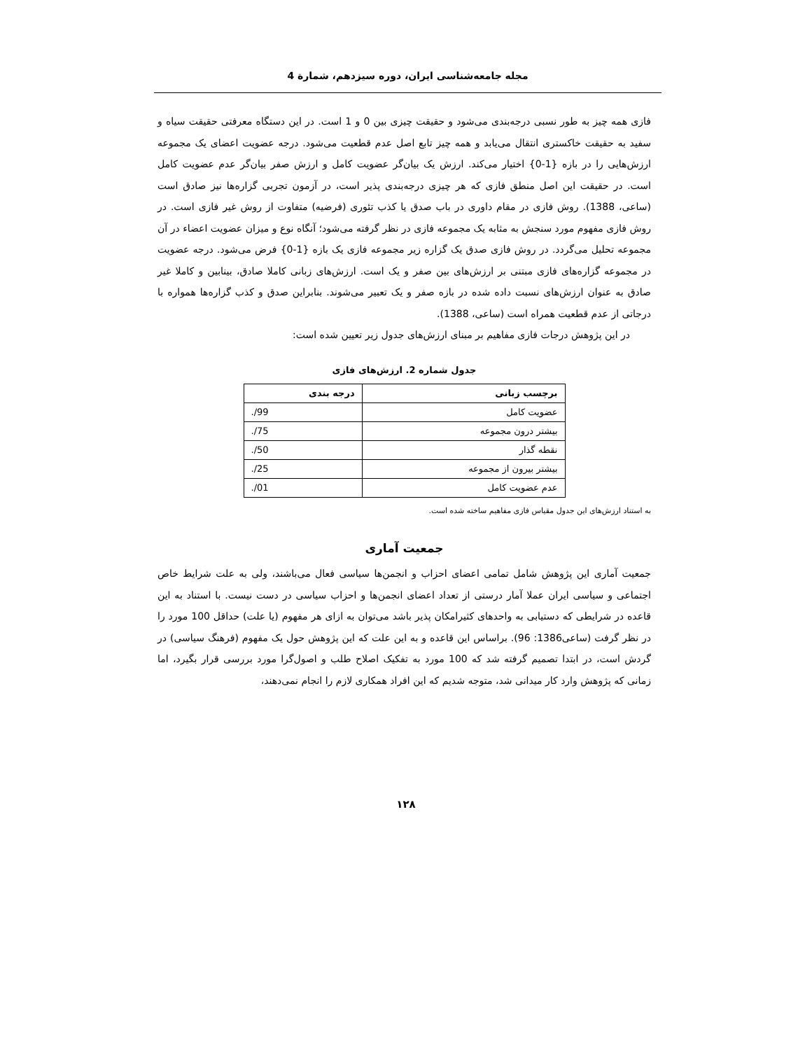مجله جامعه‌شناسی ایران، دوره سیزدهم، شمارة 4
فازی همه چیز به طور نسبی درجه‌بندی می‌شود و حقیقت چیزی بین 0 و 1 است. در این دستگاه معرفتی حقیقت سیاه و سفید به حقیقت خاکستری انتقال می‌یابد و همه چیز تابع اصل عدم قطعیت می‌شود. درجه عضویت اعضای یک مجموعه ارزش‌هایی را در بازه {1-0} اختیار می‌کند. ارزش یک بیان‌گر عضویت کامل و ارزش صفر بیان‌گر عدم عضویت کامل است. در حقیقت این اصل منطق فازی که هر چیزی درجه‌بندی پذیر است، در آزمون تجربی گزاره‌ها نیز صادق است (ساعی، 1388). روش فازی در مقام داوری در باب صدق یا کذب تئوری (فرضیه) متفاوت از روش غیر فازی است. در روش فازی مفهوم مورد سنجش به مثابه یک مجموعه فازی در نظر گرفته می‌شود؛ آنگاه نوع و میزان عضویت اعضاء در آن مجموعه تحلیل می‌گردد. در روش فازی صدق یک گزاره زیر مجموعه فازی یک بازه {1-0} فرض می‌شود. درجه عضویت در مجموعه گزاره‌های فازی مبتنی بر ارزش‌های بین صفر و یک است. ارزش‌های زبانی کاملا صادق، بینابین و کاملا غیر صادق به عنوان ارزش‌های نسبت داده شده در بازه صفر و یک تعبیر می‌شوند. بنابراین صدق و کذب گزاره‌ها همواره با درجاتی از عدم قطعیت همراه است (ساعی، 1388).
در این پژوهش درجات فازی مفاهیم بر مبنای ارزش‌های جدول زیر تعیین شده است:
جدول شماره 2. ارزش‌های فازی
| برچسب زبانی | درجه بندی |
| --- | --- |
| عضویت کامل | 99/. |
| بیشتر درون مجموعه | 75/. |
| نقطه گذار | 50/. |
| بیشتر بیرون از مجموعه | 25/. |
| عدم عضویت کامل | 01/. |
به استناد ارزش‌های این جدول مقیاس فازی مفاهیم ساخته شده است.
جمعیت آماری
جمعیت آماری این پژوهش شامل تمامی اعضای احزاب و انجمن‌ها سیاسی فعال می‌باشند، ولی به علت شرایط خاص اجتماعی و سیاسی ایران عملا آمار درستی از تعداد اعضای انجمن‌ها و احزاب سیاسی در دست نیست. با استناد به این قاعده در شرایطی که دستیابی به واحدهای کثیرامکان پذیر باشد می‌توان به ازای هر مفهوم (یا علت) حداقل 100 مورد را در نظر گرفت (ساعی1386: 96). براساس این قاعده و به این علت که این پژوهش حول یک مفهوم (فرهنگ سیاسی) در گردش است، در ابتدا تصمیم گرفته شد که 100 مورد به تفکیک اصلاح طلب و اصول‌گرا مورد بررسی قرار بگیرد، اما زمانی که پژوهش وارد کار میدانی شد، متوجه شدیم که این افراد همکاری لازم را انجام نمی‌دهند،
۱۲۸